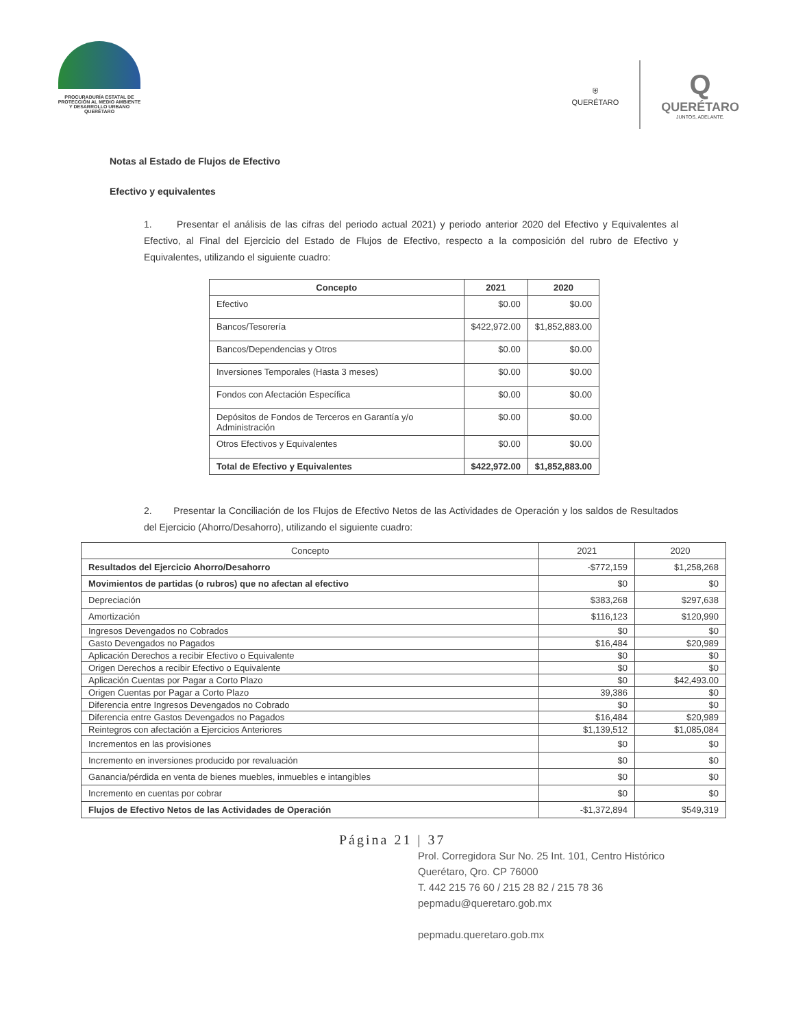PROCURADURÍA ESTATAL DE
PROTECCIÓN AL MEDIO AMBIENTE
Y DESARROLLO URBANO
QUERÉTARO
⛨
QUERÉTARO
Q
QUERÉTARO
JUNTOS, ADELANTE.
Notas al Estado de Flujos de Efectivo
Efectivo y equivalentes
1. Presentar el análisis de las cifras del periodo actual 2021) y periodo anterior 2020 del Efectivo y Equivalentes al Efectivo, al Final del Ejercicio del Estado de Flujos de Efectivo, respecto a la composición del rubro de Efectivo y Equivalentes, utilizando el siguiente cuadro:
| Concepto | 2021 | 2020 |
| --- | --- | --- |
| Efectivo | $0.00 | $0.00 |
| Bancos/Tesorería | $422,972.00 | $1,852,883.00 |
| Bancos/Dependencias y Otros | $0.00 | $0.00 |
| Inversiones Temporales (Hasta 3 meses) | $0.00 | $0.00 |
| Fondos con Afectación Específica | $0.00 | $0.00 |
| Depósitos de Fondos de Terceros en Garantía y/o Administración | $0.00 | $0.00 |
| Otros Efectivos y Equivalentes | $0.00 | $0.00 |
| Total de Efectivo y Equivalentes | $422,972.00 | $1,852,883.00 |
2. Presentar la Conciliación de los Flujos de Efectivo Netos de las Actividades de Operación y los saldos de Resultados del Ejercicio (Ahorro/Desahorro), utilizando el siguiente cuadro:
| Concepto | 2021 | 2020 |
| --- | --- | --- |
| Resultados del Ejercicio Ahorro/Desahorro | -$772,159 | $1,258,268 |
| Movimientos de partidas (o rubros) que no afectan al efectivo | $0 | $0 |
| Depreciación | $383,268 | $297,638 |
| Amortización | $116,123 | $120,990 |
| Ingresos Devengados no Cobrados | $0 | $0 |
| Gasto Devengados no Pagados | $16,484 | $20,989 |
| Aplicación Derechos a recibir Efectivo o Equivalente | $0 | $0 |
| Origen Derechos a recibir Efectivo o Equivalente | $0 | $0 |
| Aplicación Cuentas por Pagar a Corto Plazo | $0 | $42,493.00 |
| Origen Cuentas por Pagar a Corto Plazo | 39,386 | $0 |
| Diferencia entre Ingresos Devengados no Cobrado | $0 | $0 |
| Diferencia entre Gastos Devengados no Pagados | $16,484 | $20,989 |
| Reintegros con afectación a Ejercicios Anteriores | $1,139,512 | $1,085,084 |
| Incrementos en las provisiones | $0 | $0 |
| Incremento en inversiones producido por revaluación | $0 | $0 |
| Ganancia/pérdida en venta de bienes muebles, inmuebles e intangibles | $0 | $0 |
| Incremento en cuentas por cobrar | $0 | $0 |
| Flujos de Efectivo Netos de las Actividades de Operación | -$1,372,894 | $549,319 |
Página 21 | 37
Prol. Corregidora Sur No. 25 Int. 101, Centro Histórico
Querétaro, Qro. CP 76000
T. 442 215 76 60 / 215 28 82 / 215 78 36
pepmadu@queretaro.gob.mx
pepmadu.queretaro.gob.mx